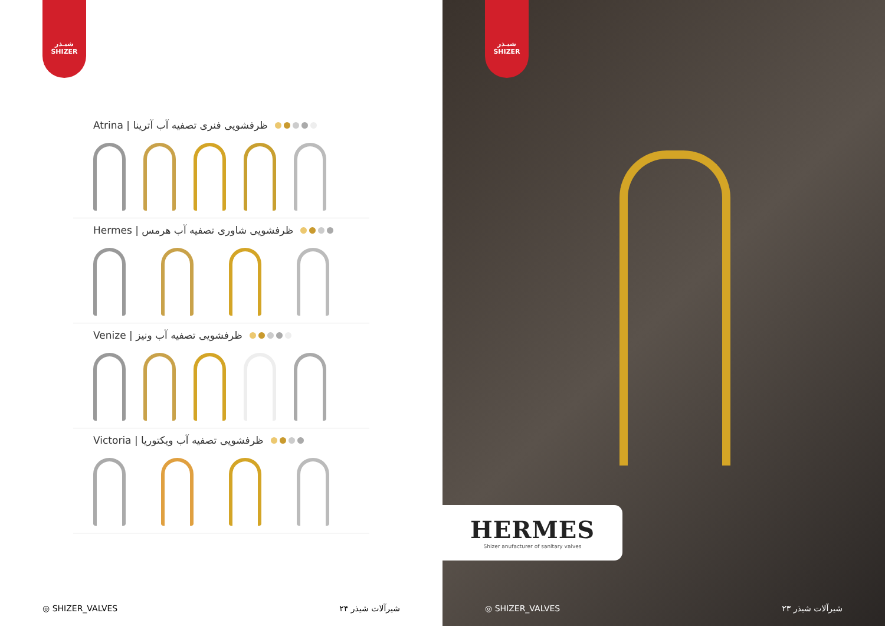شیـذر
SHIZER
Atrina | ظرفشویی فنری تصفیه آب آترینا
Hermes | ظرفشویی شاوری تصفیه آب هرمس
Venize | ظرفشویی تصفیه آب ونیز
Victoria | ظرفشویی تصفیه آب ویکتوریا
◎ SHIZER_VALVES شیرآلات شیذر ۲۴
شیـذر
SHIZER
HERMES
Shizer anufacturer of sanltary valves
◎ SHIZER_VALVES شیرآلات شیذر ۲۳